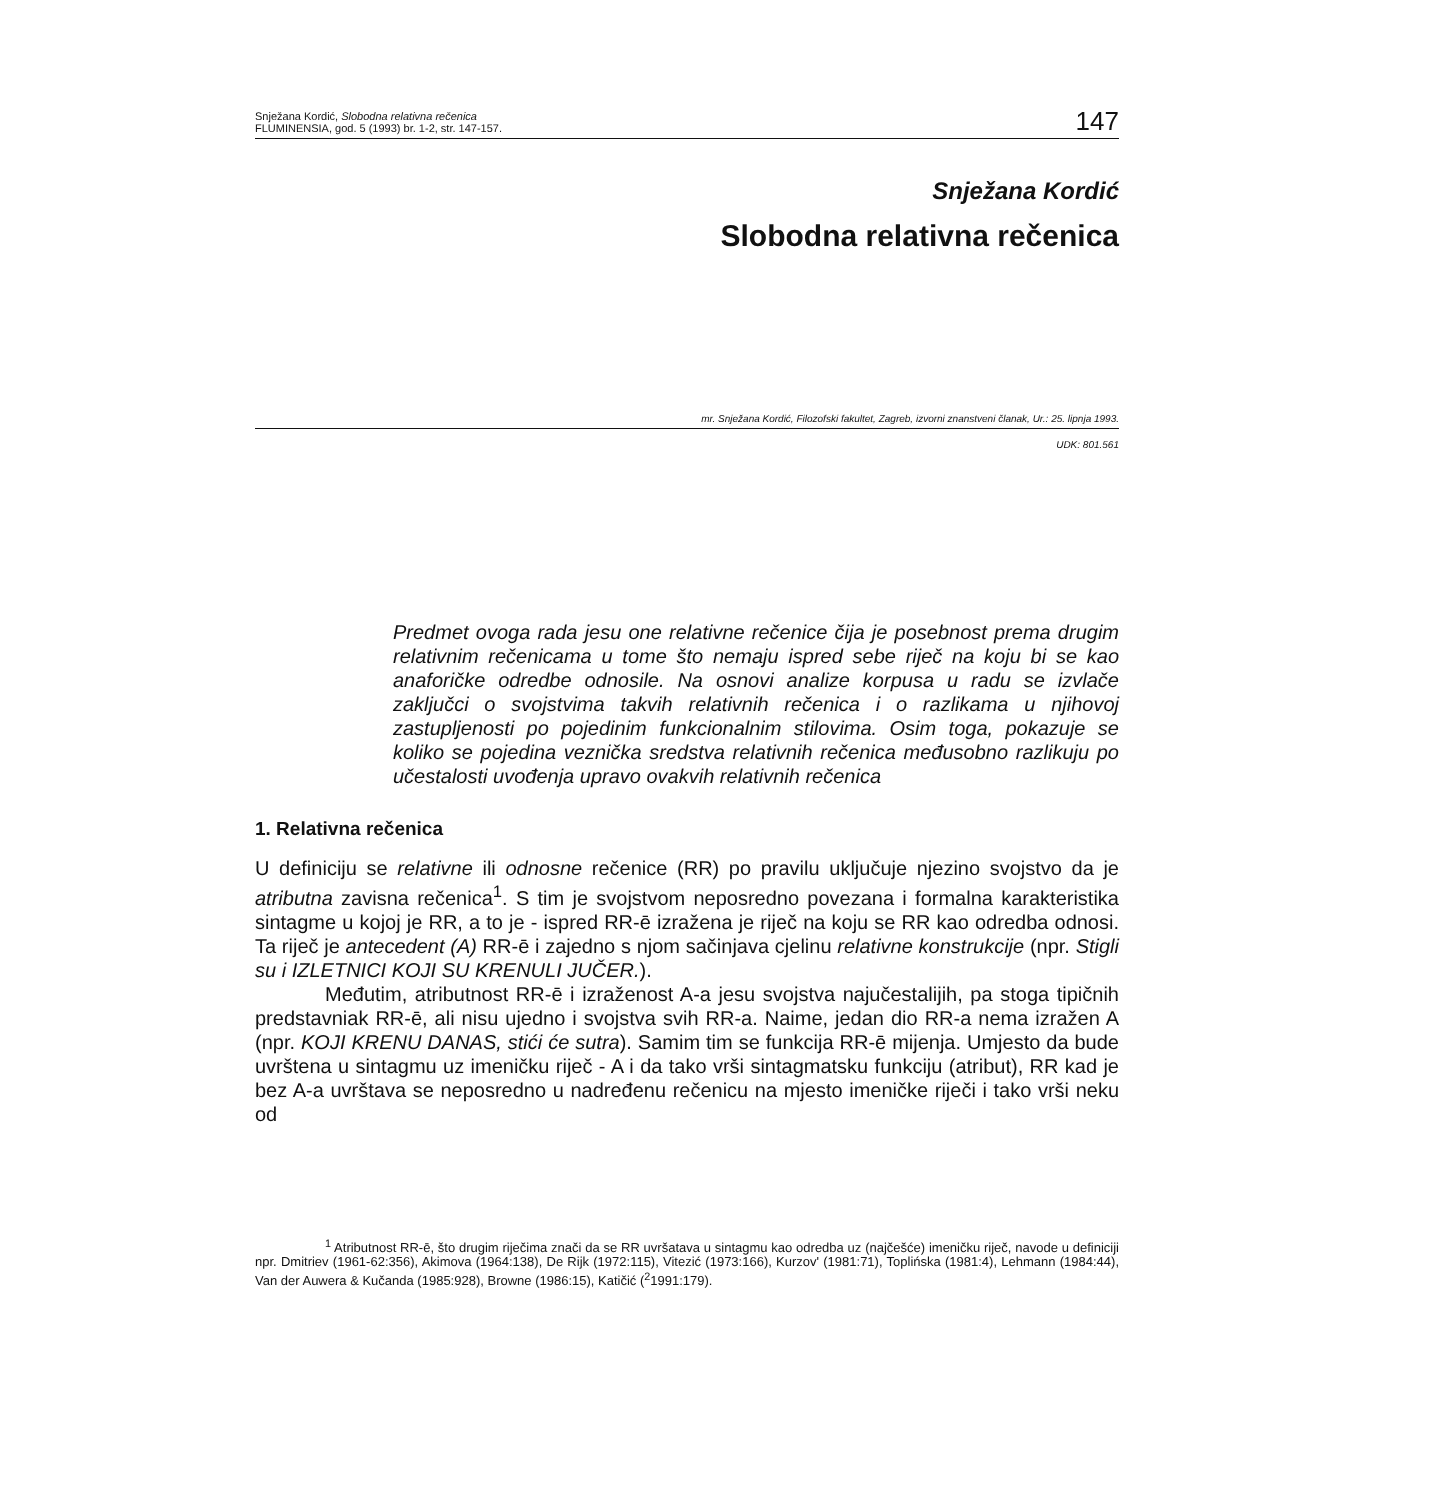Snježana Kordić, Slobodna relativna rečenica
FLUMINENSIA, god. 5 (1993) br. 1-2, str. 147-157.
147
Snježana Kordić
Slobodna relativna rečenica
mr. Snježana Kordić, Filozofski fakultet, Zagreb, izvorni znanstveni članak, Ur.: 25. lipnja 1993.
UDK: 801.561
Predmet ovoga rada jesu one relativne rečenice čija je posebnost prema drugim relativnim rečenicama u tome što nemaju ispred sebe riječ na koju bi se kao anaforičke odredbe odnosile. Na osnovi analize korpusa u radu se izvlače zaključci o svojstvima takvih relativnih rečenica i o razlikama u njihovoj zastupljenosti po pojedinim funkcionalnim stilovima. Osim toga, pokazuje se koliko se pojedina veznička sredstva relativnih rečenica međusobno razlikuju po učestalosti uvođenja upravo ovakvih relativnih rečenica
1. Relativna rečenica
U definiciju se relativne ili odnosne rečenice (RR) po pravilu uključuje njezino svojstvo da je atributna zavisna rečenica<sup>1</sup>. S tim je svojstvom neposredno povezana i formalna karakteristika sintagme u kojoj je RR, a to je - ispred RR-ē izražena je riječ na koju se RR kao odredba odnosi. Ta riječ je antecedent (A) RR-ē i zajedno s njom sačinjava cjelinu relativne konstrukcije (npr. Stigli su i IZLETNICI KOJI SU KRENULI JUČER.).
Međutim, atributnost RR-ē i izraženost A-a jesu svojstva najučestalijih, pa stoga tipičnih predstavniak RR-ē, ali nisu ujedno i svojstva svih RR-a. Naime, jedan dio RR-a nema izražen A (npr. KOJI KRENU DANAS, stići će sutra). Samim tim se funkcija RR-ē mijenja. Umjesto da bude uvrštena u sintagmu uz imeničku riječ - A i da tako vrši sintagmatsku funkciju (atribut), RR kad je bez A-a uvrštava se neposredno u nadređenu rečenicu na mjesto imeničke riječi i tako vrši neku od
<sup>1</sup> Atributnost RR-ē, što drugim riječima znači da se RR uvršatava u sintagmu kao odredba uz (najčešće) imeničku riječ, navode u definiciji npr. Dmitriev (1961-62:356), Akimova (1964:138), De Rijk (1972:115), Vitezić (1973:166), Kurzov' (1981:71), Toplińska (1981:4), Lehmann (1984:44), Van der Auwera & Kučanda (1985:928), Browne (1986:15), Katičić (<sup>2</sup>1991:179).